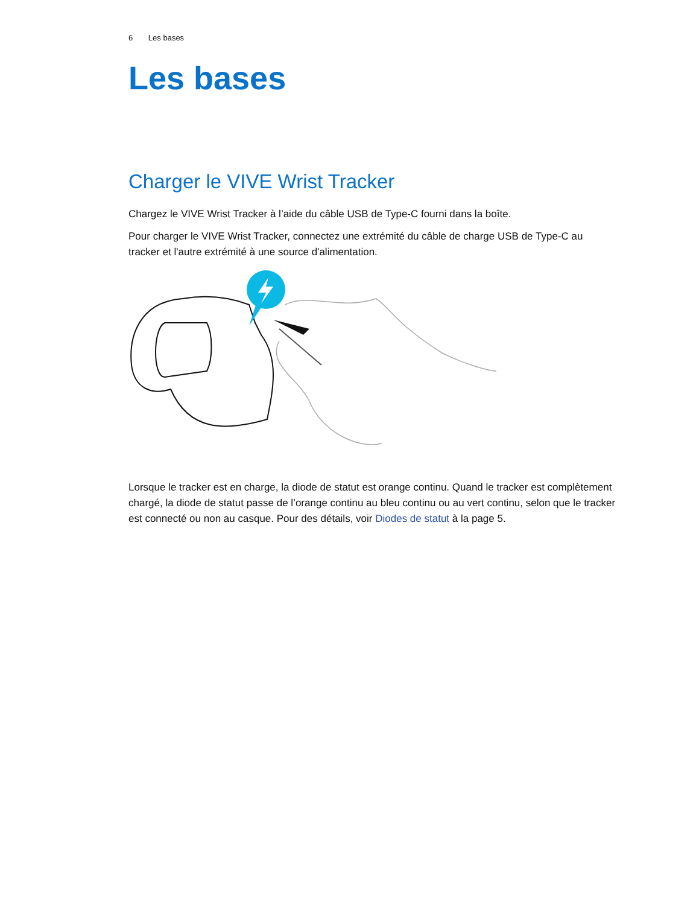6 Les bases
Les bases
Charger le VIVE Wrist Tracker
Chargez le VIVE Wrist Tracker à l’aide du câble USB de Type-C fourni dans la boîte.
Pour charger le VIVE Wrist Tracker, connectez une extrémité du câble de charge USB de Type-C au tracker et l'autre extrémité à une source d'alimentation.
Lorsque le tracker est en charge, la diode de statut est orange continu. Quand le tracker est complètement chargé, la diode de statut passe de l’orange continu au bleu continu ou au vert continu, selon que le tracker est connecté ou non au casque. Pour des détails, voir Diodes de statut à la page 5.